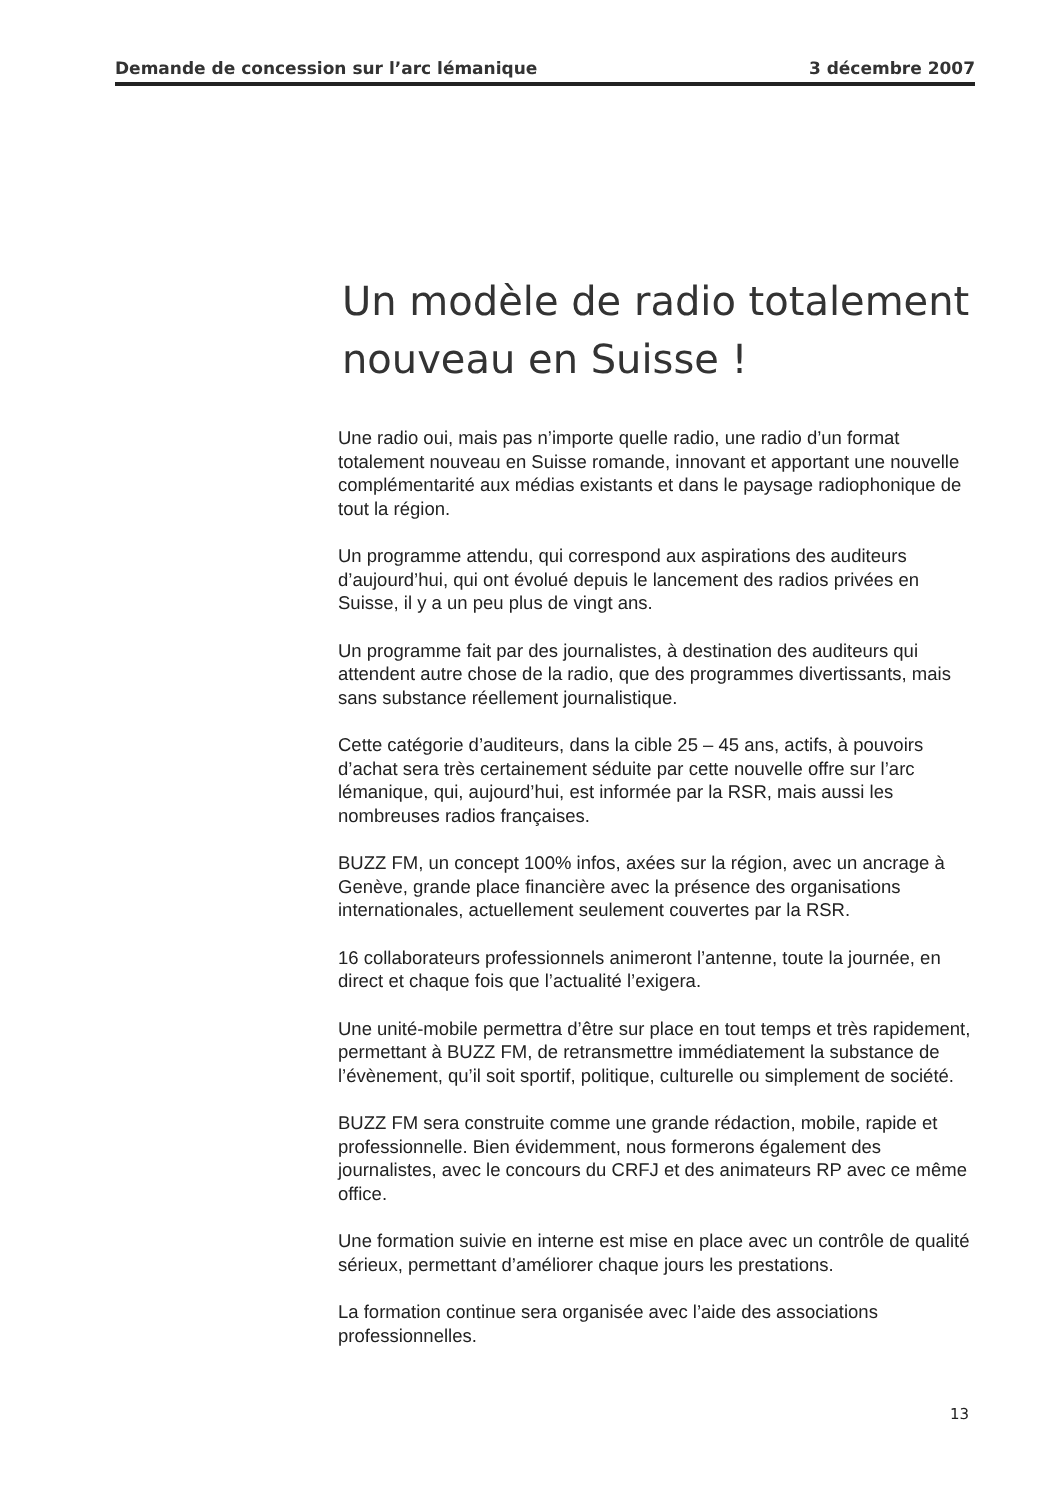Demande de concession sur l’arc lémanique 3 décembre 2007
Un modèle de radio totalement nouveau en Suisse !
Une radio oui, mais pas n’importe quelle radio, une radio d’un format totalement nouveau en Suisse romande, innovant et apportant une nouvelle complémentarité aux médias existants et dans le paysage radiophonique de tout la région.
Un programme attendu, qui correspond aux aspirations des auditeurs d’aujourd’hui, qui ont évolué depuis le lancement des radios privées en Suisse, il y a un peu plus de vingt ans.
Un programme fait par des journalistes, à destination des auditeurs qui attendent autre chose de la radio, que des programmes divertissants, mais sans substance réellement journalistique.
Cette catégorie d’auditeurs, dans la cible 25 – 45 ans, actifs, à pouvoirs d’achat sera très certainement séduite par cette nouvelle offre sur l’arc lémanique, qui, aujourd’hui, est informée par la RSR, mais aussi les nombreuses radios françaises.
BUZZ FM, un concept 100% infos, axées sur la région, avec un ancrage à Genève, grande place financière avec la présence des organisations internationales, actuellement seulement couvertes par la RSR.
16 collaborateurs professionnels animeront l’antenne, toute la journée, en direct et chaque fois que l’actualité l’exigera.
Une unité-mobile permettra d’être sur place en tout temps et très rapidement, permettant à BUZZ FM, de retransmettre immédiatement la substance de l’évènement, qu’il soit sportif, politique, culturelle ou simplement de société.
BUZZ FM sera construite comme une grande rédaction, mobile, rapide et professionnelle. Bien évidemment, nous formerons également des journalistes, avec le concours du CRFJ et des animateurs RP avec ce même office.
Une formation suivie en interne est mise en place avec un contrôle de qualité sérieux, permettant d’améliorer chaque jours les prestations.
La formation continue sera organisée avec l’aide des associations professionnelles.
13